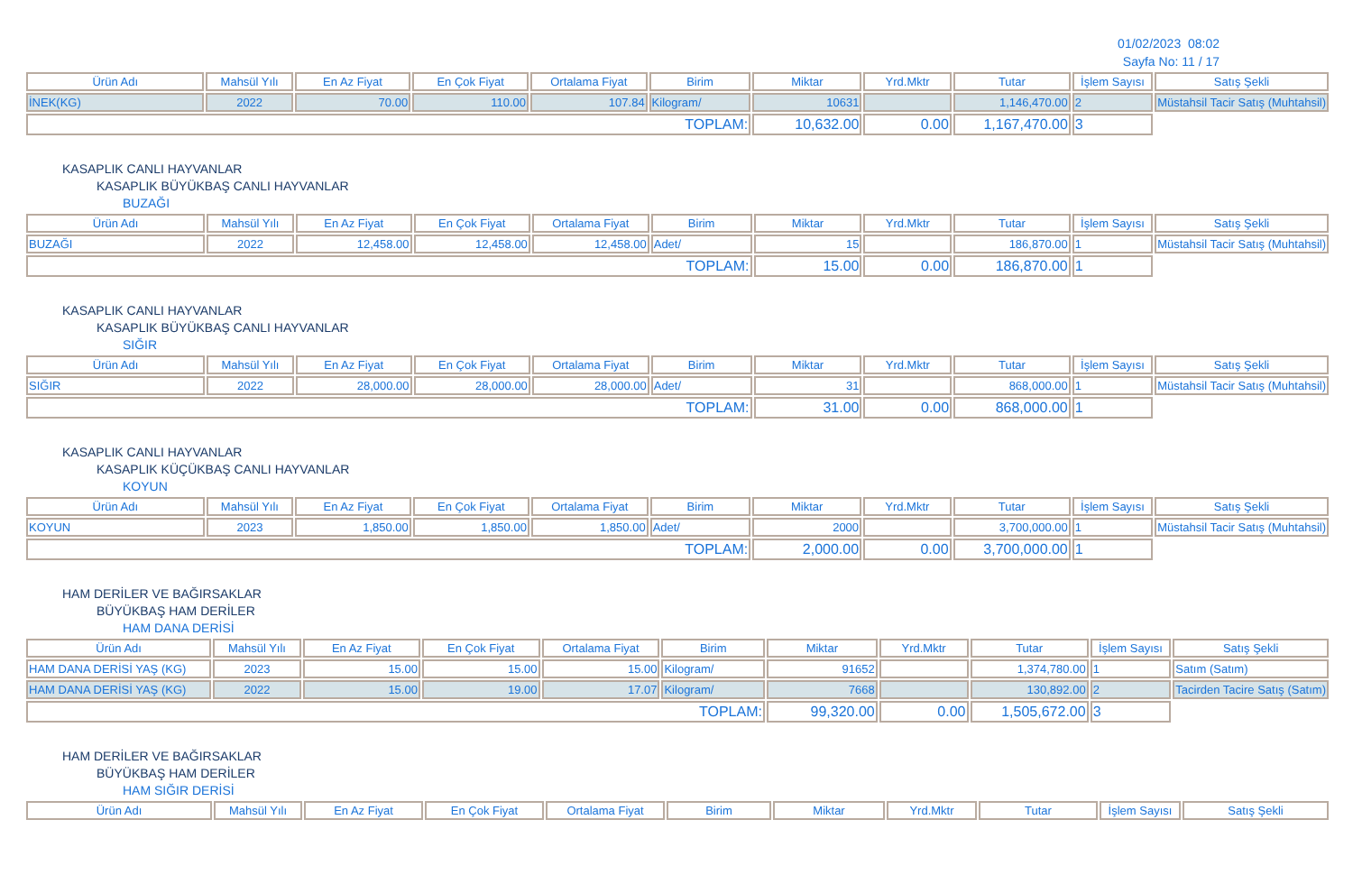01/02/2023 08:02
Sayfa No: 11 / 17
| Ürün Adı | Mahsül Yılı | En Az Fiyat | En Çok Fiyat | Ortalama Fiyat | Birim | Miktar | Yrd.Mktr | Tutar | İşlem Sayısı | Satış Şekli |
| --- | --- | --- | --- | --- | --- | --- | --- | --- | --- | --- |
| İNEK(KG) | 2022 | 70.00 | 110.00 | 107.84 | Kilogram/ | 10631 | | 1,146,470.00 | 2 | Müstahsil Tacir Satış (Muhtahsil) |
| TOPLAM: | | | | | | 10,632.00 | 0.00 | 1,167,470.00 | 3 | |
KASAPLIK CANLI HAYVANLAR
KASAPLIK BÜYÜKBAŞ CANLI HAYVANLAR
BUZAĞI
| Ürün Adı | Mahsül Yılı | En Az Fiyat | En Çok Fiyat | Ortalama Fiyat | Birim | Miktar | Yrd.Mktr | Tutar | İşlem Sayısı | Satış Şekli |
| --- | --- | --- | --- | --- | --- | --- | --- | --- | --- | --- |
| BUZAĞI | 2022 | 12,458.00 | 12,458.00 | 12,458.00 | Adet/ | 15 | | 186,870.00 | 1 | Müstahsil Tacir Satış (Muhtahsil) |
| TOPLAM: | | | | | | 15.00 | 0.00 | 186,870.00 | 1 | |
KASAPLIK CANLI HAYVANLAR
KASAPLIK BÜYÜKBAŞ CANLI HAYVANLAR
SIĞIR
| Ürün Adı | Mahsül Yılı | En Az Fiyat | En Çok Fiyat | Ortalama Fiyat | Birim | Miktar | Yrd.Mktr | Tutar | İşlem Sayısı | Satış Şekli |
| --- | --- | --- | --- | --- | --- | --- | --- | --- | --- | --- |
| SIĞIR | 2022 | 28,000.00 | 28,000.00 | 28,000.00 | Adet/ | 31 | | 868,000.00 | 1 | Müstahsil Tacir Satış (Muhtahsil) |
| TOPLAM: | | | | | | 31.00 | 0.00 | 868,000.00 | 1 | |
KASAPLIK CANLI HAYVANLAR
KASAPLIK KÜÇÜKBAŞ CANLI HAYVANLAR
KOYUN
| Ürün Adı | Mahsül Yılı | En Az Fiyat | En Çok Fiyat | Ortalama Fiyat | Birim | Miktar | Yrd.Mktr | Tutar | İşlem Sayısı | Satış Şekli |
| --- | --- | --- | --- | --- | --- | --- | --- | --- | --- | --- |
| KOYUN | 2023 | 1,850.00 | 1,850.00 | 1,850.00 | Adet/ | 2000 | | 3,700,000.00 | 1 | Müstahsil Tacir Satış (Muhtahsil) |
| TOPLAM: | | | | | | 2,000.00 | 0.00 | 3,700,000.00 | 1 | |
HAM DERİLER VE BAĞIRSAKLAR
BÜYÜKBAŞ HAM DERİLER
HAM DANA DERİSİ
| Ürün Adı | Mahsül Yılı | En Az Fiyat | En Çok Fiyat | Ortalama Fiyat | Birim | Miktar | Yrd.Mktr | Tutar | İşlem Sayısı | Satış Şekli |
| --- | --- | --- | --- | --- | --- | --- | --- | --- | --- | --- |
| HAM DANA DERİSİ YAŞ (KG) | 2023 | 15.00 | 15.00 | 15.00 | Kilogram/ | 91652 | | 1,374,780.00 | 1 | Satım (Satım) |
| HAM DANA DERİSİ YAŞ (KG) | 2022 | 15.00 | 19.00 | 17.07 | Kilogram/ | 7668 | | 130,892.00 | 2 | Tacirden Tacire Satış (Satım) |
| TOPLAM: | | | | | | 99,320.00 | 0.00 | 1,505,672.00 | 3 | |
HAM DERİLER VE BAĞIRSAKLAR
BÜYÜKBAŞ HAM DERİLER
HAM SIĞIR DERİSİ
| Ürün Adı | Mahsül Yılı | En Az Fiyat | En Çok Fiyat | Ortalama Fiyat | Birim | Miktar | Yrd.Mktr | Tutar | İşlem Sayısı | Satış Şekli |
| --- | --- | --- | --- | --- | --- | --- | --- | --- | --- | --- |